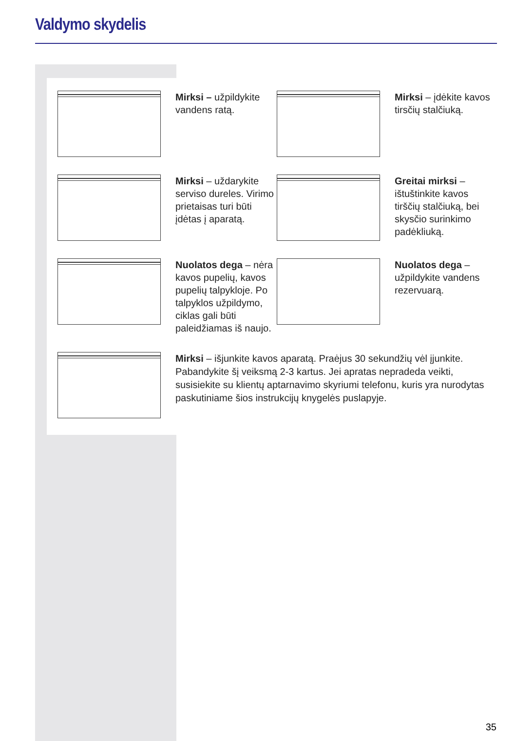Valdymo skydelis
Mirksi – užpildykite vandens ratą.
Mirksi – įdėkite kavos tirsčių stalčiuką.
Mirksi – uždarykite serviso dureles. Virimo prietaisas turi būti įdėtas į aparatą.
Greitai mirksi – ištuštinkite kavos tirščių stalčiuką, bei skysčio surinkimo padėkliuką.
Nuolatos dega – nėra kavos pupelių, kavos pupelių talpykloje. Po talpyklos užpildymo, ciklas gali būti paleidžiamas iš naujo.
Nuolatos dega – užpildykite vandens rezervuarą.
Mirksi – išjunkite kavos aparatą. Praėjus 30 sekundžių vėl įjunkite. Pabandykite šį veiksmą 2-3 kartus. Jei apratas nepradeda veikti, susisiekite su klientų aptarnavimo skyriumi telefonu, kuris yra nurodytas paskutiniame šios instrukcijų knygelės puslapyje.
35